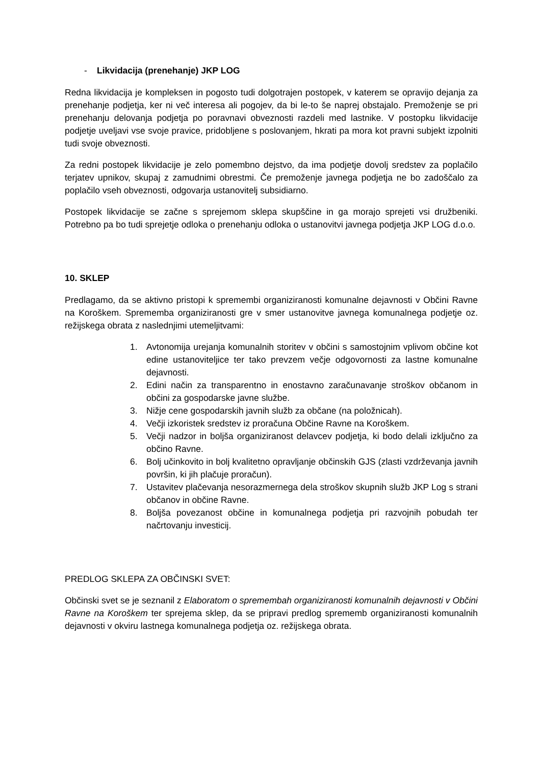- Likvidacija (prenehanje) JKP LOG
Redna likvidacija je kompleksen in pogosto tudi dolgotrajen postopek, v katerem se opravijo dejanja za prenehanje podjetja, ker ni več interesa ali pogojev, da bi le-to še naprej obstajalo. Premoženje se pri prenehanju delovanja podjetja po poravnavi obveznosti razdeli med lastnike. V postopku likvidacije podjetje uveljavi vse svoje pravice, pridobljene s poslovanjem, hkrati pa mora kot pravni subjekt izpolniti tudi svoje obveznosti.
Za redni postopek likvidacije je zelo pomembno dejstvo, da ima podjetje dovolj sredstev za poplačilo terjatev upnikov, skupaj z zamudnimi obrestmi. Če premoženje javnega podjetja ne bo zadoščalo za poplačilo vseh obveznosti, odgovarja ustanovitelj subsidiarno.
Postopek likvidacije se začne s sprejemom sklepa skupščine in ga morajo sprejeti vsi družbeniki. Potrebno pa bo tudi sprejetje odloka o prenehanju odloka o ustanovitvi javnega podjetja JKP LOG d.o.o.
10. SKLEP
Predlagamo, da se aktivno pristopi k spremembi organiziranosti komunalne dejavnosti v Občini Ravne na Koroškem. Sprememba organiziranosti gre v smer ustanovitve javnega komunalnega podjetje oz. režijskega obrata z naslednjimi utemeljitvami:
1. Avtonomija urejanja komunalnih storitev v občini s samostojnim vplivom občine kot edine ustanoviteljice ter tako prevzem večje odgovornosti za lastne komunalne dejavnosti.
2. Edini način za transparentno in enostavno zaračunavanje stroškov občanom in občini za gospodarske javne službe.
3. Nižje cene gospodarskih javnih služb za občane (na položnicah).
4. Večji izkoristek sredstev iz proračuna Občine Ravne na Koroškem.
5. Večji nadzor in boljša organiziranost delavcev podjetja, ki bodo delali izključno za občino Ravne.
6. Bolj učinkovito in bolj kvalitetno opravljanje občinskih GJS (zlasti vzdrževanja javnih površin, ki jih plačuje proračun).
7. Ustavitev plačevanja nesorazmernega dela stroškov skupnih služb JKP Log s strani občanov in občine Ravne.
8. Boljša povezanost občine in komunalnega podjetja pri razvojnih pobudah ter načrtovanju investicij.
PREDLOG SKLEPA ZA OBČINSKI SVET:
Občinski svet se je seznanil z Elaboratom o spremembah organiziranosti komunalnih dejavnosti v Občini Ravne na Koroškem ter sprejema sklep, da se pripravi predlog sprememb organiziranosti komunalnih dejavnosti v okviru lastnega komunalnega podjetja oz. režijskega obrata.